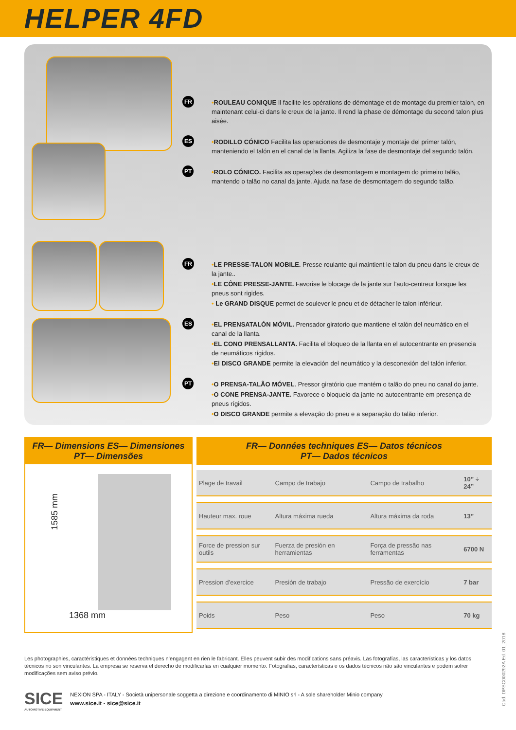HELPER 4FD
FR
•ROULEAU CONIQUE Il facilite les opérations de démontage et de montage du premier talon, en maintenant celui-ci dans le creux de la jante. Il rend la phase de démontage du second talon plus aisée.
ES
•RODILLO CÓNICO Facilita las operaciones de desmontaje y montaje del primer talón, manteniendo el talón en el canal de la llanta. Agiliza la fase de desmontaje del segundo talón.
PT
•ROLO CÓNICO. Facilita as operações de desmontagem e montagem do primeiro talão, mantendo o talão no canal da jante. Ajuda na fase de desmontagem do segundo talão.
FR
•LE PRESSE-TALON MOBILE. Presse roulante qui maintient le talon du pneu dans le creux de la jante..
•LE CÔNE PRESSE-JANTE. Favorise le blocage de la jante sur l’auto-centreur lorsque les pneus sont rigides.
• Le GRAND DISQUE permet de soulever le pneu et de détacher le talon inférieur.
ES
•EL PRENSATALÓN MÓVIL. Prensador giratorio que mantiene el talón del neumático en el canal de la llanta.
•EL CONO PRENSALLANTA. Facilita el bloqueo de la llanta en el autocentrante en presencia de neumáticos rígidos.
•El DISCO GRANDE permite la elevación del neumático y la desconexión del talón inferior.
PT
•O PRENSA-TALÃO MÓVEL. Pressor giratório que mantém o talão do pneu no canal do jante.
•O CONE PRENSA-JANTE. Favorece o bloqueio da jante no autocentrante em presença de pneus rígidos.
•O DISCO GRANDE permite a elevação do pneu e a separação do talão inferior.
FR— Dimensions ES— Dimensiones
PT— Dimensões
1585 mm
1368 mm
FR— Données techniques ES— Datos técnicos
PT— Dados técnicos
| Plage de travail | Campo de trabajo | Campo de trabalho | 10” ÷ 24” |
| Hauteur max. roue | Altura máxima rueda | Altura máxima da roda | 13” |
| Force de pression sur outils | Fuerza de presión en herramientas | Força de pressão nas ferramentas | 6700 N |
| Pression d’exercice | Presión de trabajo | Pressão de exercício | 7 bar |
| Poids | Peso | Peso | 70 kg |
Les photographies, caractéristiques et données techniques n’engagent en rien le fabricant. Elles peuvent subir des modifications sans préavis. Las fotografías, las características y los datos técnicos no son vinculantes. La empresa se reserva el derecho de modificarlas en cualquier momento. Fotografias, características e os dados técnicos não são vinculantes e podem sofrer modificações sem aviso prévio.
SICE
AUTOMOTIVE EQUIPMENT
NEXION SPA - ITALY - Società unipersonale soggetta a direzione e coordinamento di MINIO srl - A sole shareholder Minio company
www.sice.it - sice@sice.it
Cod. DPSC000292A Ed. 01_2018